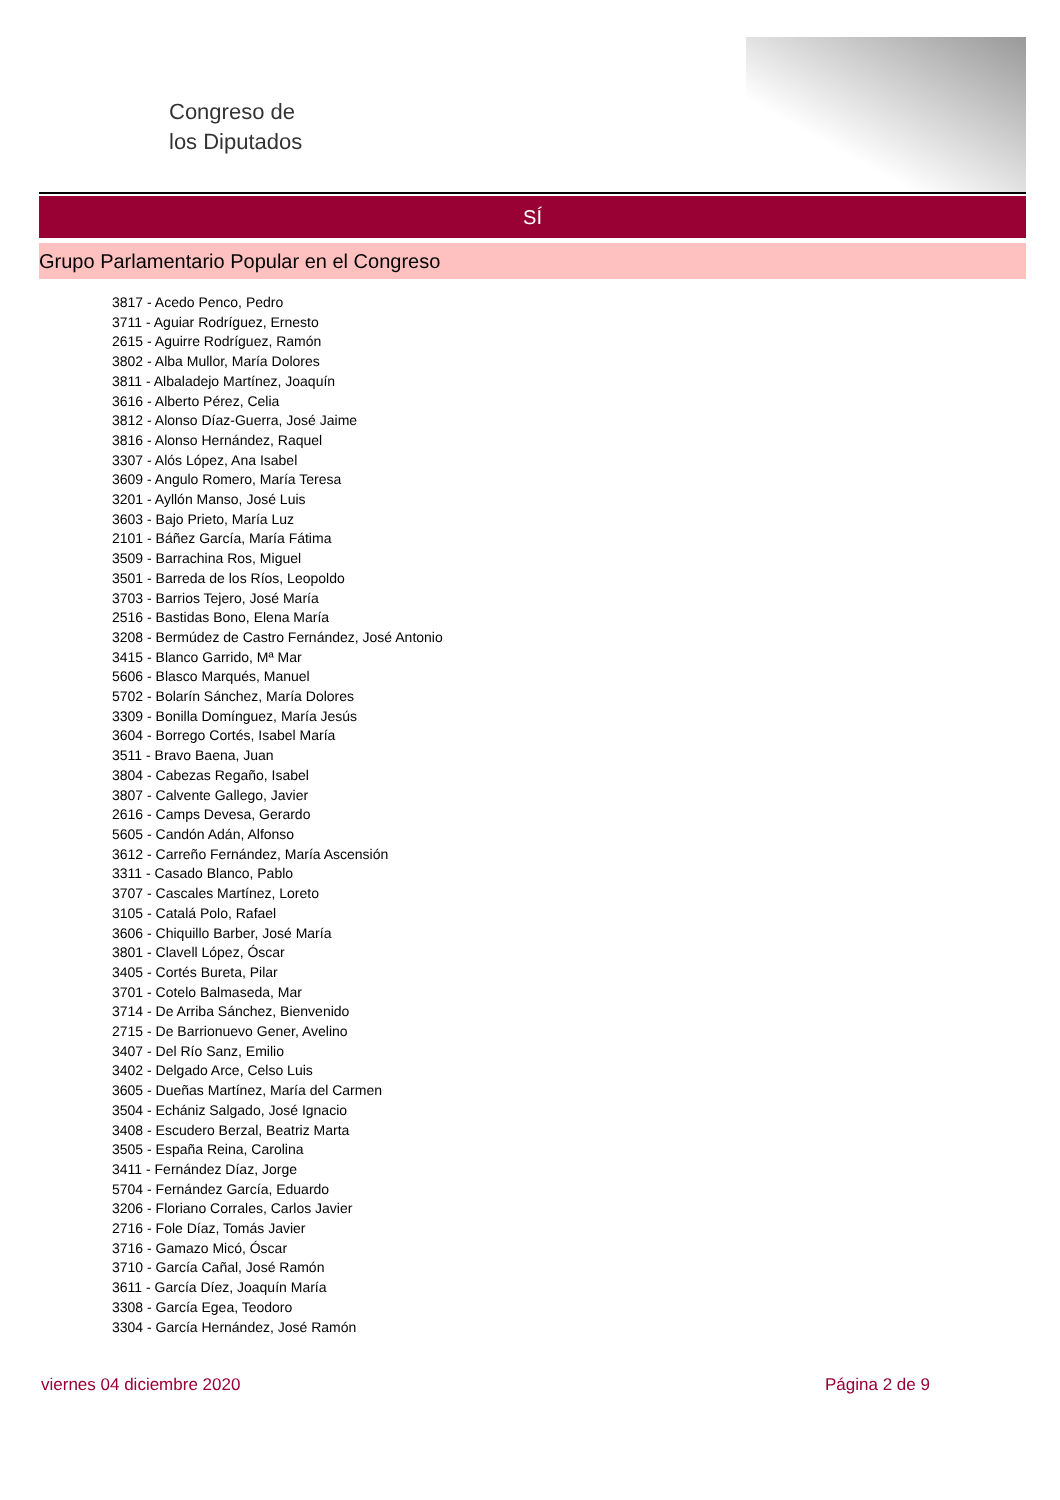Congreso de
los Diputados
SÍ
Grupo Parlamentario Popular en el Congreso
3817 - Acedo Penco, Pedro
3711 - Aguiar Rodríguez, Ernesto
2615 - Aguirre Rodríguez, Ramón
3802 - Alba Mullor, María Dolores
3811 - Albaladejo Martínez, Joaquín
3616 - Alberto Pérez, Celia
3812 - Alonso Díaz-Guerra, José Jaime
3816 - Alonso Hernández, Raquel
3307 - Alós López, Ana Isabel
3609 - Angulo Romero, María Teresa
3201 - Ayllón Manso, José Luis
3603 - Bajo Prieto, María Luz
2101 - Báñez García, María Fátima
3509 - Barrachina Ros, Miguel
3501 - Barreda de los Ríos, Leopoldo
3703 - Barrios Tejero, José María
2516 - Bastidas Bono, Elena María
3208 - Bermúdez de Castro Fernández, José Antonio
3415 - Blanco Garrido, Mª Mar
5606 - Blasco Marqués, Manuel
5702 - Bolarín Sánchez, María Dolores
3309 - Bonilla Domínguez, María Jesús
3604 - Borrego Cortés, Isabel María
3511 - Bravo Baena, Juan
3804 - Cabezas Regaño, Isabel
3807 - Calvente Gallego, Javier
2616 - Camps Devesa, Gerardo
5605 - Candón Adán, Alfonso
3612 - Carreño Fernández, María Ascensión
3311 - Casado Blanco, Pablo
3707 - Cascales Martínez, Loreto
3105 - Catalá Polo, Rafael
3606 - Chiquillo Barber, José María
3801 - Clavell López, Óscar
3405 - Cortés Bureta, Pilar
3701 - Cotelo Balmaseda, Mar
3714 - De Arriba Sánchez, Bienvenido
2715 - De Barrionuevo Gener, Avelino
3407 - Del Río Sanz, Emilio
3402 - Delgado Arce, Celso Luis
3605 - Dueñas Martínez, María del Carmen
3504 - Echániz Salgado, José Ignacio
3408 - Escudero Berzal, Beatriz Marta
3505 - España Reina, Carolina
3411 - Fernández Díaz, Jorge
5704 - Fernández García, Eduardo
3206 - Floriano Corrales, Carlos Javier
2716 - Fole Díaz, Tomás Javier
3716 - Gamazo Micó, Óscar
3710 - García Cañal, José Ramón
3611 - García Díez, Joaquín María
3308 - García Egea, Teodoro
3304 - García Hernández, José Ramón
viernes 04 diciembre 2020 Página 2 de 9